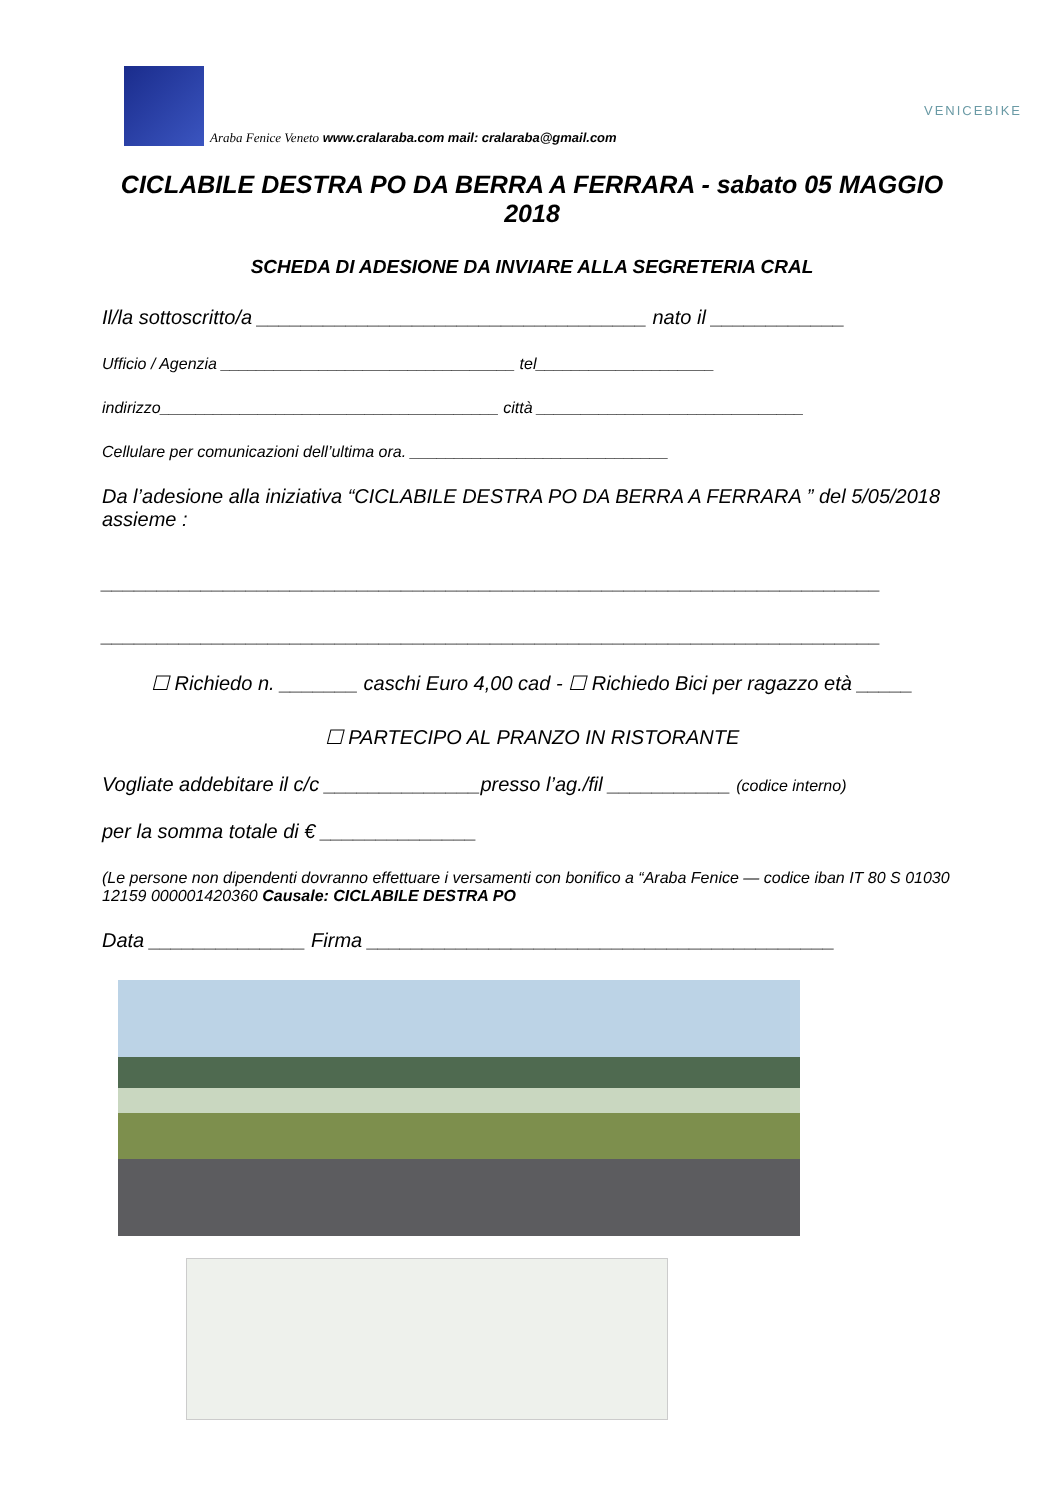Araba Fenice Veneto www.cralaraba.com mail: cralaraba@gmail.com
VENICEBIKE
CICLABILE DESTRA PO DA BERRA A FERRARA - sabato 05 MAGGIO 2018
SCHEDA DI ADESIONE DA INVIARE ALLA SEGRETERIA CRAL
Il/la sottoscritto/a ___________________________________ nato il ____________
Ufficio / Agenzia _________________________________ tel____________________
indirizzo______________________________________ città ______________________________
Cellulare per comunicazioni dell’ultima ora. _____________________________
Da l’adesione alla iniziativa “CICLABILE DESTRA PO DA BERRA A FERRARA ” del 5/05/2018 assieme :
______________________________________________________________________
______________________________________________________________________
☐ Richiedo n. _______ caschi Euro 4,00 cad - ☐ Richiedo Bici per ragazzo età _____
☐ PARTECIPO AL PRANZO IN RISTORANTE
Vogliate addebitare il c/c ______________presso l’ag./fil ___________ (codice interno)
per la somma totale di € ______________
(Le persone non dipendenti dovranno effettuare i versamenti con bonifico a “Araba Fenice — codice iban IT 80 S 01030 12159 000001420360 Causale: CICLABILE DESTRA PO
Data ______________ Firma __________________________________________